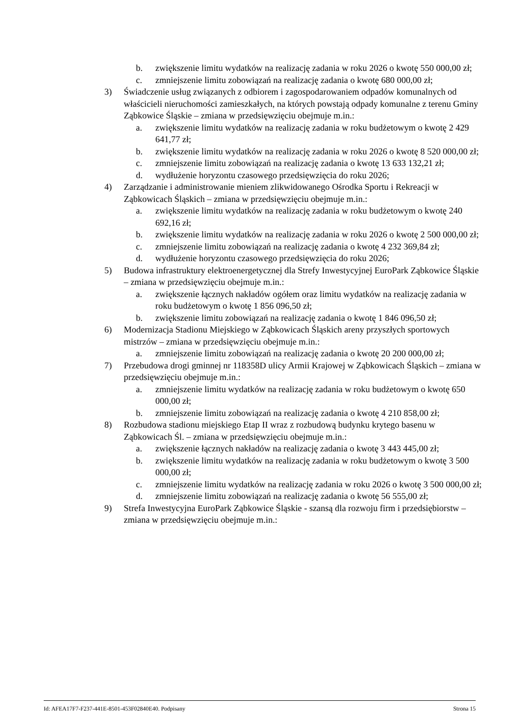b. zwiększenie limitu wydatków na realizację zadania w roku 2026 o kwotę 550 000,00 zł;
c. zmniejszenie limitu zobowiązań na realizację zadania o kwotę 680 000,00 zł;
3) Świadczenie usług związanych z odbiorem i zagospodarowaniem odpadów komunalnych od właścicieli nieruchomości zamieszkałych, na których powstają odpady komunalne z terenu Gminy Ząbkowice Śląskie – zmiana w przedsięwzięciu obejmuje m.in.:
a. zwiększenie limitu wydatków na realizację zadania w roku budżetowym o kwotę 2 429 641,77 zł;
b. zwiększenie limitu wydatków na realizację zadania w roku 2026 o kwotę 8 520 000,00 zł;
c. zmniejszenie limitu zobowiązań na realizację zadania o kwotę 13 633 132,21 zł;
d. wydłużenie horyzontu czasowego przedsięwzięcia do roku 2026;
4) Zarządzanie i administrowanie mieniem zlikwidowanego Ośrodka Sportu i Rekreacji w Ząbkowicach Śląskich – zmiana w przedsięwzięciu obejmuje m.in.:
a. zwiększenie limitu wydatków na realizację zadania w roku budżetowym o kwotę 240 692,16 zł;
b. zwiększenie limitu wydatków na realizację zadania w roku 2026 o kwotę 2 500 000,00 zł;
c. zmniejszenie limitu zobowiązań na realizację zadania o kwotę 4 232 369,84 zł;
d. wydłużenie horyzontu czasowego przedsięwzięcia do roku 2026;
5) Budowa infrastruktury elektroenergetycznej dla Strefy Inwestycyjnej EuroPark Ząbkowice Śląskie – zmiana w przedsięwzięciu obejmuje m.in.:
a. zwiększenie łącznych nakładów ogółem oraz limitu wydatków na realizację zadania w roku budżetowym o kwotę 1 856 096,50 zł;
b. zwiększenie limitu zobowiązań na realizację zadania o kwotę 1 846 096,50 zł;
6) Modernizacja Stadionu Miejskiego w Ząbkowicach Śląskich areny przyszłych sportowych mistrzów – zmiana w przedsięwzięciu obejmuje m.in.:
a. zmniejszenie limitu zobowiązań na realizację zadania o kwotę 20 200 000,00 zł;
7) Przebudowa drogi gminnej nr 118358D ulicy Armii Krajowej w Ząbkowicach Śląskich – zmiana w przedsięwzięciu obejmuje m.in.:
a. zmniejszenie limitu wydatków na realizację zadania w roku budżetowym o kwotę 650 000,00 zł;
b. zmniejszenie limitu zobowiązań na realizację zadania o kwotę 4 210 858,00 zł;
8) Rozbudowa stadionu miejskiego Etap II wraz z rozbudową budynku krytego basenu w Ząbkowicach Śl. – zmiana w przedsięwzięciu obejmuje m.in.:
a. zwiększenie łącznych nakładów na realizację zadania o kwotę 3 443 445,00 zł;
b. zwiększenie limitu wydatków na realizację zadania w roku budżetowym o kwotę 3 500 000,00 zł;
c. zmniejszenie limitu wydatków na realizację zadania w roku 2026 o kwotę 3 500 000,00 zł;
d. zmniejszenie limitu zobowiązań na realizację zadania o kwotę 56 555,00 zł;
9) Strefa Inwestycyjna EuroPark Ząbkowice Śląskie - szansą dla rozwoju firm i przedsiębiorstw – zmiana w przedsięwzięciu obejmuje m.in.:
Id: AFEA17F7-F237-441E-8501-453F02840E40. Podpisany Strona 15